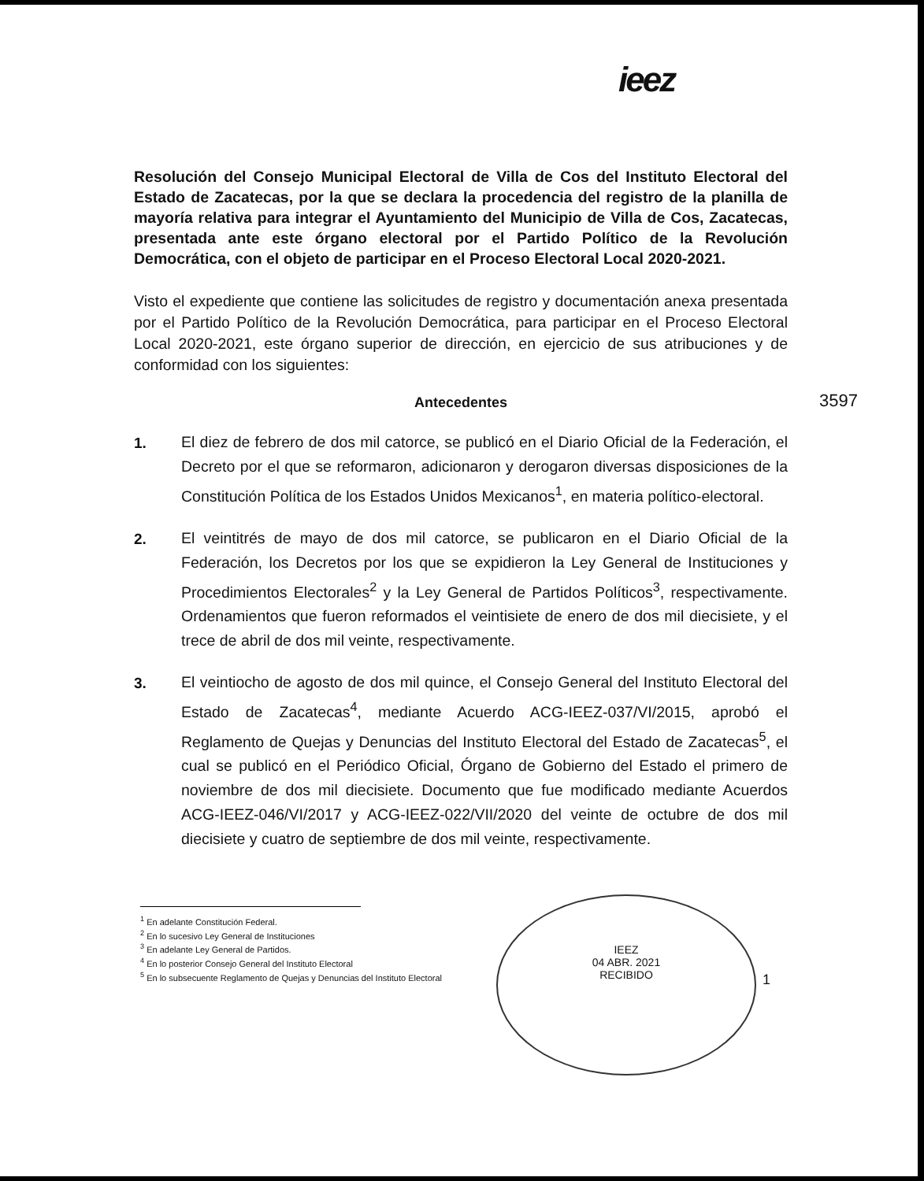ieez
Resolución del Consejo Municipal Electoral de Villa de Cos del Instituto Electoral del Estado de Zacatecas, por la que se declara la procedencia del registro de la planilla de mayoría relativa para integrar el Ayuntamiento del Municipio de Villa de Cos, Zacatecas, presentada ante este órgano electoral por el Partido Político de la Revolución Democrática, con el objeto de participar en el Proceso Electoral Local 2020-2021.
Visto el expediente que contiene las solicitudes de registro y documentación anexa presentada por el Partido Político de la Revolución Democrática, para participar en el Proceso Electoral Local 2020-2021, este órgano superior de dirección, en ejercicio de sus atribuciones y de conformidad con los siguientes:
Antecedentes
1.
El diez de febrero de dos mil catorce, se publicó en el Diario Oficial de la Federación, el Decreto por el que se reformaron, adicionaron y derogaron diversas disposiciones de la Constitución Política de los Estados Unidos Mexicanos<sup>1</sup>, en materia político-electoral.
2.
El veintitrés de mayo de dos mil catorce, se publicaron en el Diario Oficial de la Federación, los Decretos por los que se expidieron la Ley General de Instituciones y Procedimientos Electorales<sup>2</sup> y la Ley General de Partidos Políticos<sup>3</sup>, respectivamente. Ordenamientos que fueron reformados el veintisiete de enero de dos mil diecisiete, y el trece de abril de dos mil veinte, respectivamente.
3.
El veintiocho de agosto de dos mil quince, el Consejo General del Instituto Electoral del Estado de Zacatecas<sup>4</sup>, mediante Acuerdo ACG-IEEZ-037/VI/2015, aprobó el Reglamento de Quejas y Denuncias del Instituto Electoral del Estado de Zacatecas<sup>5</sup>, el cual se publicó en el Periódico Oficial, Órgano de Gobierno del Estado el primero de noviembre de dos mil diecisiete. Documento que fue modificado mediante Acuerdos ACG-IEEZ-046/VI/2017 y ACG-IEEZ-022/VII/2020 del veinte de octubre de dos mil diecisiete y cuatro de septiembre de dos mil veinte, respectivamente.
3597
<sup>1</sup> En adelante Constitución Federal.
<sup>2</sup> En lo sucesivo Ley General de Instituciones
<sup>3</sup> En adelante Ley General de Partidos.
<sup>4</sup> En lo posterior Consejo General del Instituto Electoral
<sup>5</sup> En lo subsecuente Reglamento de Quejas y Denuncias del Instituto Electoral
IEEZ
04 ABR. 2021
RECIBIDO
1